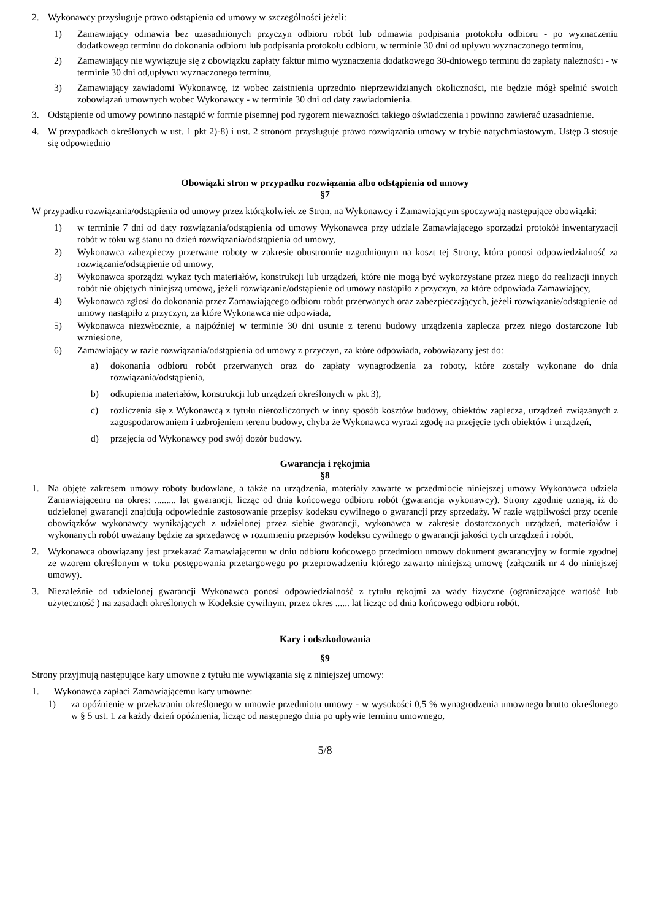2. Wykonawcy przysługuje prawo odstąpienia od umowy w szczególności jeżeli:
1) Zamawiający odmawia bez uzasadnionych przyczyn odbioru robót lub odmawia podpisania protokołu odbioru - po wyznaczeniu dodatkowego terminu do dokonania odbioru lub podpisania protokołu odbioru, w terminie 30 dni od upływu wyznaczonego terminu,
2) Zamawiający nie wywiązuje się z obowiązku zapłaty faktur mimo wyznaczenia dodatkowego 30-dniowego terminu do zapłaty należności - w terminie 30 dni od,upływu wyznaczonego terminu,
3) Zamawiający zawiadomi Wykonawcę, iż wobec zaistnienia uprzednio nieprzewidzianych okoliczności, nie będzie mógł spełnić swoich zobowiązań umownych wobec Wykonawcy - w terminie 30 dni od daty zawiadomienia.
3. Odstąpienie od umowy powinno nastąpić w formie pisemnej pod rygorem nieważności takiego oświadczenia i powinno zawierać uzasadnienie.
4. W przypadkach określonych w ust. 1 pkt 2)-8) i ust. 2 stronom przysługuje prawo rozwiązania umowy w trybie natychmiastowym. Ustęp 3 stosuje się odpowiednio
Obowiązki stron w przypadku rozwiązania albo odstąpienia od umowy
§7
W przypadku rozwiązania/odstąpienia od umowy przez którąkolwiek ze Stron, na Wykonawcy i Zamawiającym spoczywają następujące obowiązki:
1) w terminie 7 dni od daty rozwiązania/odstąpienia od umowy Wykonawca przy udziale Zamawiającego sporządzi protokół inwentaryzacji robót w toku wg stanu na dzień rozwiązania/odstąpienia od umowy,
2) Wykonawca zabezpieczy przerwane roboty w zakresie obustronnie uzgodnionym na koszt tej Strony, która ponosi odpowiedzialność za rozwiązanie/odstąpienie od umowy,
3) Wykonawca sporządzi wykaz tych materiałów, konstrukcji lub urządzeń, które nie mogą być wykorzystane przez niego do realizacji innych robót nie objętych niniejszą umową, jeżeli rozwiązanie/odstąpienie od umowy nastąpiło z przyczyn, za które odpowiada Zamawiający,
4) Wykonawca zgłosi do dokonania przez Zamawiającego odbioru robót przerwanych oraz zabezpieczających, jeżeli rozwiązanie/odstąpienie od umowy nastąpiło z przyczyn, za które Wykonawca nie odpowiada,
5) Wykonawca niezwłocznie, a najpóźniej w terminie 30 dni usunie z terenu budowy urządzenia zaplecza przez niego dostarczone lub wzniesione,
6) Zamawiający w razie rozwiązania/odstąpienia od umowy z przyczyn, za które odpowiada, zobowiązany jest do:
a) dokonania odbioru robót przerwanych oraz do zapłaty wynagrodzenia za roboty, które zostały wykonane do dnia rozwiązania/odstąpienia,
b) odkupienia materiałów, konstrukcji lub urządzeń określonych w pkt 3),
c) rozliczenia się z Wykonawcą z tytułu nierozliczonych w inny sposób kosztów budowy, obiektów zaplecza, urządzeń związanych z zagospodarowaniem i uzbrojeniem terenu budowy, chyba że Wykonawca wyrazi zgodę na przejęcie tych obiektów i urządzeń,
d) przejęcia od Wykonawcy pod swój dozór budowy.
Gwarancja i rękojmia
§8
1. Na objęte zakresem umowy roboty budowlane, a także na urządzenia, materiały zawarte w przedmiocie niniejszej umowy Wykonawca udziela Zamawiającemu na okres: ......... lat gwarancji, licząc od dnia końcowego odbioru robót (gwarancja wykonawcy). Strony zgodnie uznają, iż do udzielonej gwarancji znajdują odpowiednie zastosowanie przepisy kodeksu cywilnego o gwarancji przy sprzedaży. W razie wątpliwości przy ocenie obowiązków wykonawcy wynikających z udzielonej przez siebie gwarancji, wykonawca w zakresie dostarczonych urządzeń, materiałów i wykonanych robót uważany będzie za sprzedawcę w rozumieniu przepisów kodeksu cywilnego o gwarancji jakości tych urządzeń i robót.
2. Wykonawca obowiązany jest przekazać Zamawiającemu w dniu odbioru końcowego przedmiotu umowy dokument gwarancyjny w formie zgodnej ze wzorem określonym w toku postępowania przetargowego po przeprowadzeniu którego zawarto niniejszą umowę (załącznik nr 4 do niniejszej umowy).
3. Niezależnie od udzielonej gwarancji Wykonawca ponosi odpowiedzialność z tytułu rękojmi za wady fizyczne (ograniczające wartość lub użyteczność ) na zasadach określonych w Kodeksie cywilnym, przez okres ...... lat licząc od dnia końcowego odbioru robót.
Kary i odszkodowania
§9
Strony przyjmują następujące kary umowne z tytułu nie wywiązania się z niniejszej umowy:
1. Wykonawca zapłaci Zamawiającemu kary umowne:
1) za opóźnienie w przekazaniu określonego w umowie przedmiotu umowy - w wysokości 0,5 % wynagrodzenia umownego brutto określonego w § 5 ust. 1 za każdy dzień opóźnienia, licząc od następnego dnia po upływie terminu umownego,
5/8